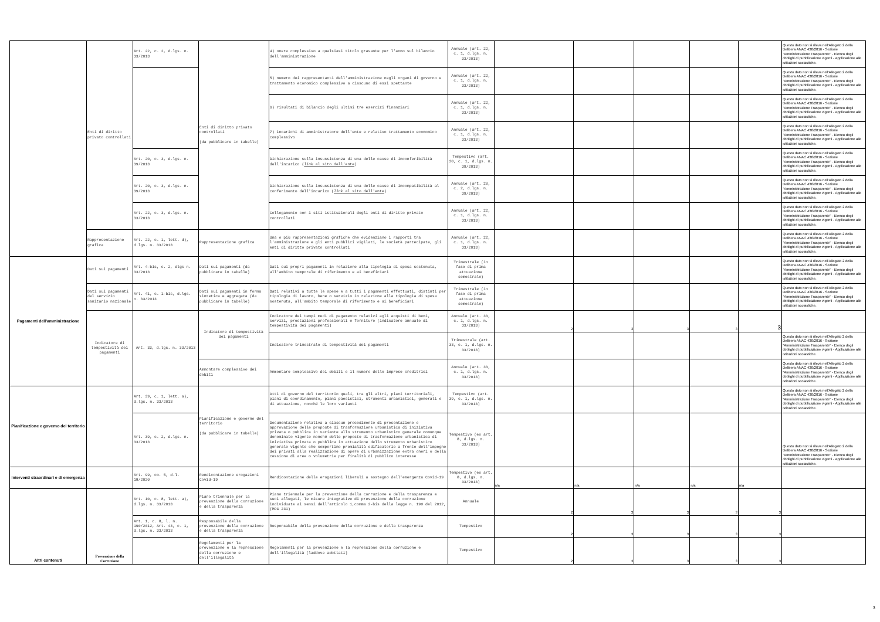| | Enti di diritto privato controllati | Art. 22, c. 2, d.lgs. n. 33/2013 | Enti di diritto privato controllati (da pubblicare in tabelle) | 4) onere complessivo a qualsiasi titolo gravante per l'anno sul bilancio dell'amministrazione | Annuale (art. 22, c. 1, d.lgs. n. 33/2013) | | | | | | Questo dato non si rileva nell'Allegato 2 della Delibera ANAC 430/2016 - Sezione "Amministrazione Trasparente" - Elenco degli obblighi di pubblicazione vigenti - Applicazione alle istituzioni scolastiche. |
| | | | | 5) numero dei rappresentanti dell'amministrazione negli organi di governo e trattamento economico complessivo a ciascuno di essi spettante | Annuale (art. 22, c. 1, d.lgs. n. 33/2013) | | | | | | Questo dato non si rileva nell'Allegato 2 della Delibera ANAC 430/2016 - Sezione "Amministrazione Trasparente" - Elenco degli obblighi di pubblicazione vigenti - Applicazione alle istituzioni scolastiche. |
| | | | | 6) risultati di bilancio degli ultimi tre esercizi finanziari | Annuale (art. 22, c. 1, d.lgs. n. 33/2013) | | | | | | Questo dato non si rileva nell'Allegato 2 della Delibera ANAC 430/2016 - Sezione "Amministrazione Trasparente" - Elenco degli obblighi di pubblicazione vigenti - Applicazione alle istituzioni scolastiche. |
| | | | | 7) incarichi di amministratore dell'ente e relativo trattamento economico complessivo | Annuale (art. 22, c. 1, d.lgs. n. 33/2013) | | | | | | Questo dato non si rileva nell'Allegato 2 della Delibera ANAC 430/2016 - Sezione "Amministrazione Trasparente" - Elenco degli obblighi di pubblicazione vigenti - Applicazione alle istituzioni scolastiche. |
| | | Art. 20, c. 3, d.lgs. n. 39/2013 | | Dichiarazione sulla insussistenza di una delle cause di inconferibilità dell'incarico ( link al sito dell'ente ) | Tempestivo (art. 20, c. 1, d.lgs. n. 39/2013) | | | | | | Questo dato non si rileva nell'Allegato 2 della Delibera ANAC 430/2016 - Sezione "Amministrazione Trasparente" - Elenco degli obblighi di pubblicazione vigenti - Applicazione alle istituzioni scolastiche. |
| | | Art. 20, c. 3, d.lgs. n. 39/2013 | | Dichiarazione sulla insussistenza di una delle cause di incompatibilità al conferimento dell'incarico ( link al sito dell'ente ) | Annuale (art. 20, c. 2, d.lgs. n. 39/2013) | | | | | | Questo dato non si rileva nell'Allegato 2 della Delibera ANAC 430/2016 - Sezione "Amministrazione Trasparente" - Elenco degli obblighi di pubblicazione vigenti - Applicazione alle istituzioni scolastiche. |
| | | Art. 22, c. 3, d.lgs. n. 33/2013 | | Collegamento con i siti istituzionali degli enti di diritto privato controllati | Annuale (art. 22, c. 1, d.lgs. n. 33/2013) | | | | | | Questo dato non si rileva nell'Allegato 2 della Delibera ANAC 430/2016 - Sezione "Amministrazione Trasparente" - Elenco degli obblighi di pubblicazione vigenti - Applicazione alle istituzioni scolastiche. |
| | Rappresentazione grafica | Art. 22, c. 1, lett. d), d.lgs. n. 33/2013 | Rappresentazione grafica | Una o più rappresentazioni grafiche che evidenziano i rapporti tra l'amministrazione e gli enti pubblici vigilati, le società partecipate, gli enti di diritto privato controllati | Annuale (art. 22, c. 1, d.lgs. n. 33/2013) | | | | | | Questo dato non si rileva nell'Allegato 2 della Delibera ANAC 430/2016 - Sezione "Amministrazione Trasparente" - Elenco degli obblighi di pubblicazione vigenti - Applicazione alle istituzioni scolastiche. |
| Pagamenti dell'amministrazione | Dati sui pagamenti | Art. 4-bis, c. 2, dlgs n. 33/2013 | Dati sui pagamenti (da pubblicare in tabelle) | Dati sui propri pagamenti in relazione alla tipologia di spesa sostenuta, all'ambito temporale di riferimento e ai beneficiari | Trimestrale (in fase di prima attuazione semestrale) | | | | | | Questo dato non si rileva nell'Allegato 2 della Delibera ANAC 430/2016 - Sezione "Amministrazione Trasparente" - Elenco degli obblighi di pubblicazione vigenti - Applicazione alle istituzioni scolastiche. |
| | Dati sui pagamenti del servizio sanitario nazionale | Art. 41, c. 1-bis, d.lgs. n. 33/2013 | Dati sui pagamenti in forma sintetica e aggregata (da pubblicare in tabelle) | Dati relativi a tutte le spese e a tutti i pagamenti effettuati, distinti per tipologia di lavoro, bene o servizio in relazione alla tipologia di spesa sostenuta, all'ambito temporale di riferimento e ai beneficiari | Trimestrale (in fase di prima attuazione semestrale) | | | | | | Questo dato non si rileva nell'Allegato 2 della Delibera ANAC 430/2016 - Sezione "Amministrazione Trasparente" - Elenco degli obblighi di pubblicazione vigenti - Applicazione alle istituzioni scolastiche. |
| | Indicatore di tempestività dei pagamenti | Art. 33, d.lgs. n. 33/2013 | Indicatore di tempestività dei pagamenti | Indicatore dei tempi medi di pagamento relativi agli acquisti di beni, servizi, prestazioni professionali e forniture (indicatore annuale di tempestività dei pagamenti) | Annuale (art. 33, c. 1, d.lgs. n. 33/2013) | 2 | 3 | 3 | 3 | 3 | |
| | | | | Indicatore trimestrale di tempestività dei pagamenti | Trimestrale (art. 33, c. 1, d.lgs. n. 33/2013) | | | | | | Questo dato non si rileva nell'Allegato 2 della Delibera ANAC 430/2016 - Sezione "Amministrazione Trasparente" - Elenco degli obblighi di pubblicazione vigenti - Applicazione alle istituzioni scolastiche. |
| | | | Ammontare complessivo dei debiti | Ammontare complessivo dei debiti e il numero delle imprese creditrici | Annuale (art. 33, c. 1, d.lgs. n. 33/2013) | | | | | | Questo dato non si rileva nell'Allegato 2 della Delibera ANAC 430/2016 - Sezione "Amministrazione Trasparente" - Elenco degli obblighi di pubblicazione vigenti - Applicazione alle istituzioni scolastiche. |
| Pianificazione e governo del territorio | | Art. 39, c. 1, lett. a), d.lgs. n. 33/2013 | Pianificazione e governo del territorio (da pubblicare in tabelle) | Atti di governo del territorio quali, tra gli altri, piani territoriali, piani di coordinamento, piani paesistici, strumenti urbanistici, generali e di attuazione, nonché le loro varianti | Tempestivo (art. 39, c. 1, d.lgs. n. 33/2013) | | | | | | Questo dato non si rileva nell'Allegato 2 della Delibera ANAC 430/2016 - Sezione "Amministrazione Trasparente" - Elenco degli obblighi di pubblicazione vigenti - Applicazione alle istituzioni scolastiche. |
| | | Art. 39, c. 2, d.lgs. n. 33/2013 | | Documentazione relativa a ciascun procedimento di presentazione e approvazione delle proposte di trasformazione urbanistica di iniziativa privata o pubblica in variante allo strumento urbanistico generale comunque denominato vigente nonché delle proposte di trasformazione urbanistica di iniziativa privata o pubblica in attuazione dello strumento urbanistico generale vigente che comportino premialità edificatorie a fronte dell'impegno dei privati alla realizzazione di opere di urbanizzazione extra oneri o della cessione di aree o volumetrie per finalità di pubblico interesse | Tempestivo (ex art. 8, d.lgs. n. 33/2013) | | | | | | Questo dato non si rileva nell'Allegato 2 della Delibera ANAC 430/2016 - Sezione "Amministrazione Trasparente" - Elenco degli obblighi di pubblicazione vigenti - Applicazione alle istituzioni scolastiche. |
| Interventi straordinari e di emergenza | | Art. 99, co. 5, d.l. 18/2020 | Rendicontazione erogazioni Covid-19 | Rendicontazione delle erogazioni liberali a sostegno dell'emergenza Covid-19 | Tempestivo (ex art. 8, d.lgs. n. 33/2013) | n/a | n/a | n/a | n/a | n/a | |
| Altri contenuti | Prevenzione della Corruzione | Art. 10, c. 8, lett. a), d.lgs. n. 33/2013 | Piano triennale per la prevenzione della corruzione e della trasparenza | Piano triennale per la prevenzione della corruzione e della trasparenza e suoi allegati, le misure integrative di prevenzione della corruzione individuate ai sensi dell'articolo 1,comma 2-bis della legge n. 190 del 2012, (MOG 231) | Annuale | 2 | 3 | 3 | 3 | 3 | |
| | | Art. 1, c. 8, l. n. 190/2012, Art. 43, c. 1, d.lgs. n. 33/2013 | Responsabile della prevenzione della corruzione e della trasparenza | Responsabile della prevenzione della corruzione e della trasparenza | Tempestivo | 2 | 3 | 3 | 3 | 3 | |
| | | | Regolamenti per la prevenzione e la repressione della corruzione e dell'illegalità | Regolamenti per la prevenzione e la repressione della corruzione e dell'illegalità (laddove adottati) | Tempestivo | 2 | 3 | 3 | 3 | 3 | |
3